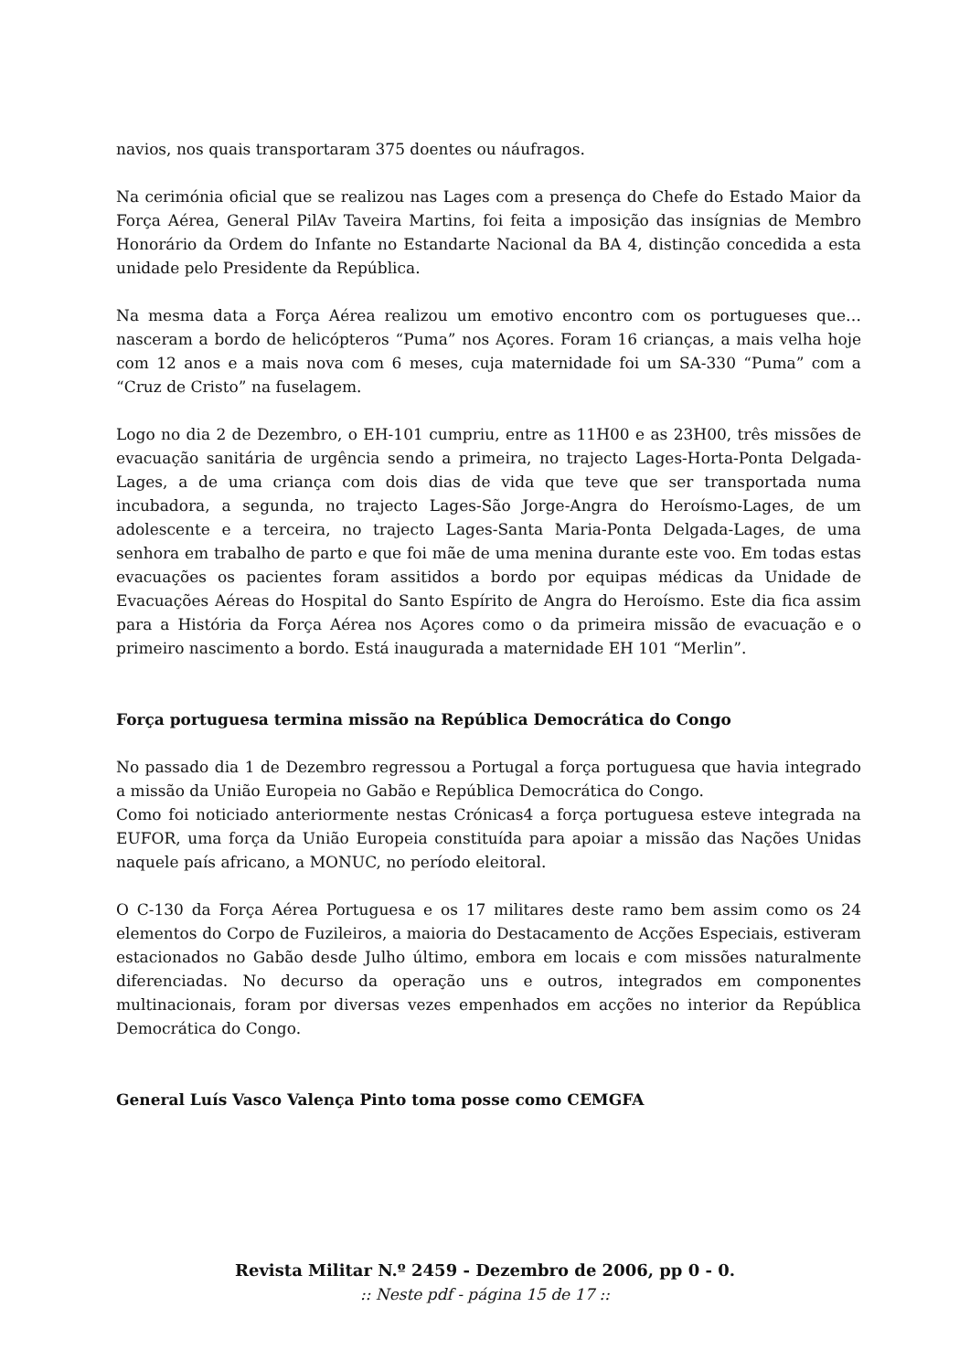navios, nos quais transportaram 375 doentes ou náufragos.
Na cerimónia oficial que se realizou nas Lages com a presença do Chefe do Estado Maior da Força Aérea, General PilAv Taveira Martins, foi feita a imposição das insígnias de Membro Honorário da Ordem do Infante no Estandarte Nacional da BA 4, distinção concedida a esta unidade pelo Presidente da República.
Na mesma data a Força Aérea realizou um emotivo encontro com os portugueses que… nasceram a bordo de helicópteros “Puma” nos Açores. Foram 16 crianças, a mais velha hoje com 12 anos e a mais nova com 6 meses, cuja maternidade foi um SA-330 “Puma” com a “Cruz de Cristo” na fuselagem.
Logo no dia 2 de Dezembro, o EH-101 cumpriu, entre as 11H00 e as 23H00, três missões de evacuação sanitária de urgência sendo a primeira, no trajecto Lages-Horta-Ponta Delgada-Lages, a de uma criança com dois dias de vida que teve que ser transportada numa incubadora, a segunda, no trajecto Lages-São Jorge-Angra do Heroísmo-Lages, de um adolescente e a terceira, no trajecto Lages-Santa Maria-Ponta Delgada-Lages, de uma senhora em trabalho de parto e que foi mãe de uma menina durante este voo. Em todas estas evacuações os pacientes foram assitidos a bordo por equipas médicas da Unidade de Evacuações Aéreas do Hospital do Santo Espírito de Angra do Heroísmo. Este dia fica assim para a História da Força Aérea nos Açores como o da primeira missão de evacuação e o primeiro nascimento a bordo. Está inaugurada a maternidade EH 101 “Merlin”.
Força portuguesa termina missão na República Democrática do Congo
No passado dia 1 de Dezembro regressou a Portugal a força portuguesa que havia integrado a missão da União Europeia no Gabão e República Democrática do Congo.
Como foi noticiado anteriormente nestas Crónicas4 a força portuguesa esteve integrada na EUFOR, uma força da União Europeia constituída para apoiar a missão das Nações Unidas naquele país africano, a MONUC, no período eleitoral.
O C-130 da Força Aérea Portuguesa e os 17 militares deste ramo bem assim como os 24 elementos do Corpo de Fuzileiros, a maioria do Destacamento de Acções Especiais, estiveram estacionados no Gabão desde Julho último, embora em locais e com missões naturalmente diferenciadas. No decurso da operação uns e outros, integrados em componentes multinacionais, foram por diversas vezes empenhados em acções no interior da República Democrática do Congo.
General Luís Vasco Valença Pinto toma posse como CEMGFA
Revista Militar N.º 2459 - Dezembro de 2006, pp 0 - 0.
:: Neste pdf - página 15 de 17 ::